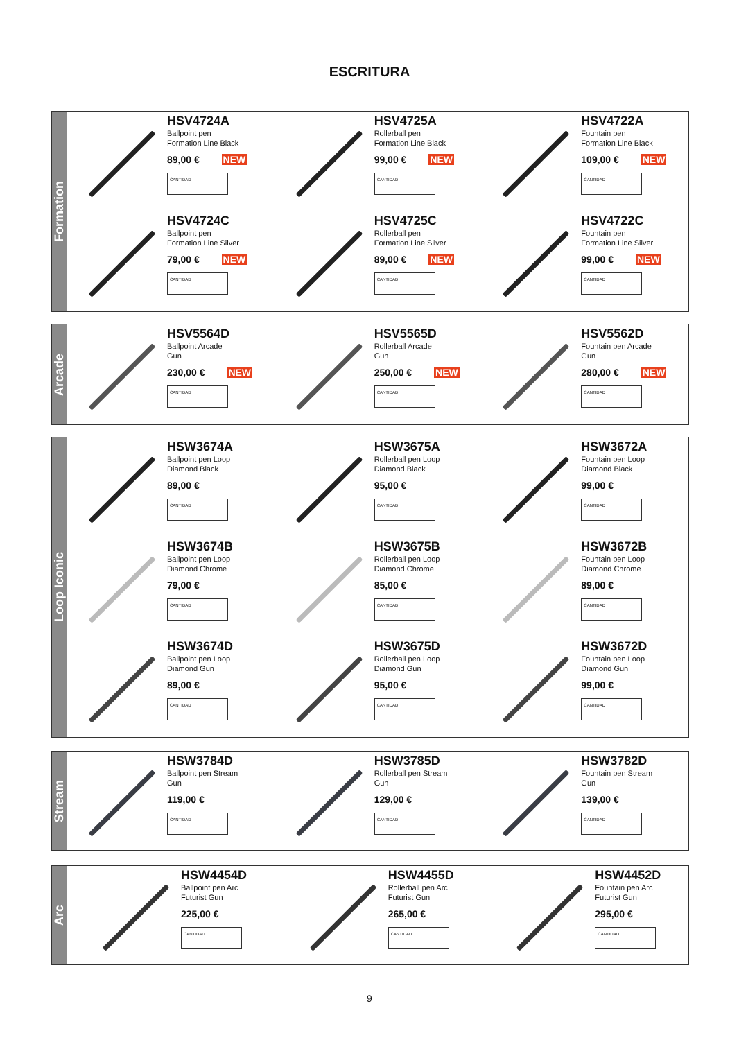ESCRITURA
Formation
HSV4724A
Ballpoint pen
Formation Line Black
89,00 € NEW
CANTIDAD
HSV4725A
Rollerball pen
Formation Line Black
99,00 € NEW
CANTIDAD
HSV4722A
Fountain pen
Formation Line Black
109,00 € NEW
CANTIDAD
HSV4724C
Ballpoint pen
Formation Line Silver
79,00 € NEW
CANTIDAD
HSV4725C
Rollerball pen
Formation Line Silver
89,00 € NEW
CANTIDAD
HSV4722C
Fountain pen
Formation Line Silver
99,00 € NEW
CANTIDAD
Arcade
HSV5564D
Ballpoint Arcade
Gun
230,00 € NEW
CANTIDAD
HSV5565D
Rollerball Arcade
Gun
250,00 € NEW
CANTIDAD
HSV5562D
Fountain pen Arcade
Gun
280,00 € NEW
CANTIDAD
Loop Iconic
HSW3674A
Ballpoint pen Loop
Diamond Black
89,00 €
CANTIDAD
HSW3675A
Rollerball pen Loop
Diamond Black
95,00 €
CANTIDAD
HSW3672A
Fountain pen Loop
Diamond Black
99,00 €
CANTIDAD
HSW3674B
Ballpoint pen Loop
Diamond Chrome
79,00 €
CANTIDAD
HSW3675B
Rollerball pen Loop
Diamond Chrome
85,00 €
CANTIDAD
HSW3672B
Fountain pen Loop
Diamond Chrome
89,00 €
CANTIDAD
HSW3674D
Ballpoint pen Loop
Diamond Gun
89,00 €
CANTIDAD
HSW3675D
Rollerball pen Loop
Diamond Gun
95,00 €
CANTIDAD
HSW3672D
Fountain pen Loop
Diamond Gun
99,00 €
CANTIDAD
Stream
HSW3784D
Ballpoint pen Stream
Gun
119,00 €
CANTIDAD
HSW3785D
Rollerball pen Stream
Gun
129,00 €
CANTIDAD
HSW3782D
Fountain pen Stream
Gun
139,00 €
CANTIDAD
Arc
HSW4454D
Ballpoint pen Arc
Futurist Gun
225,00 €
CANTIDAD
HSW4455D
Rollerball pen Arc
Futurist Gun
265,00 €
CANTIDAD
HSW4452D
Fountain pen Arc
Futurist Gun
295,00 €
CANTIDAD
9